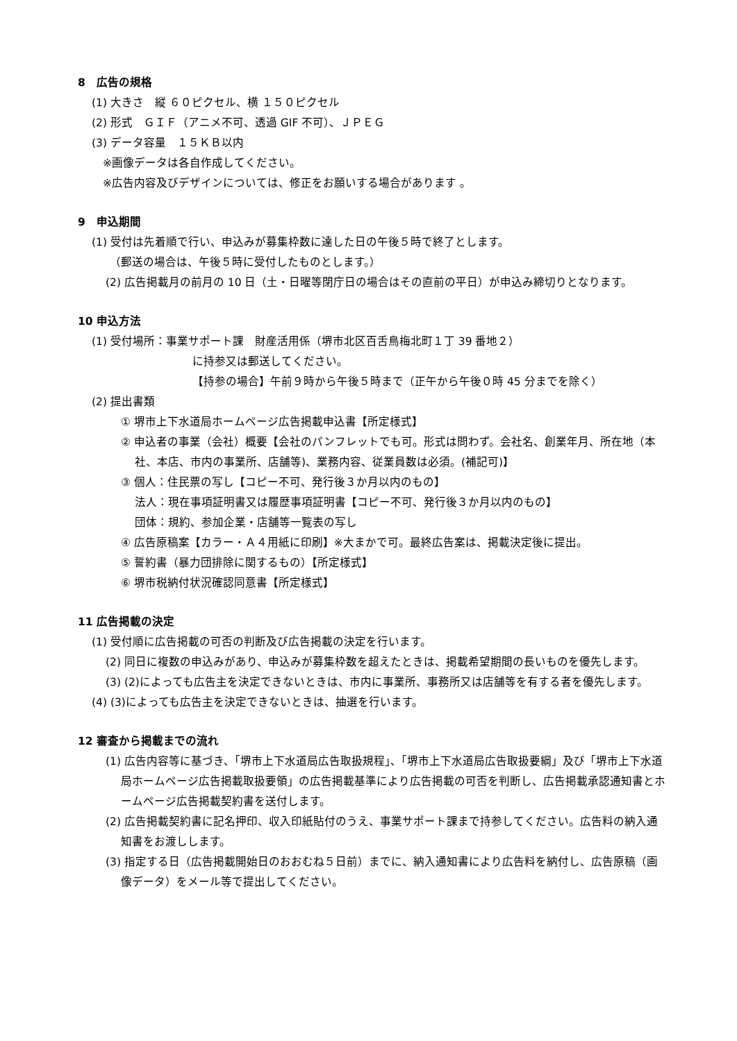8　広告の規格
(1) 大きさ　縦 ６０ピクセル、横 １５０ピクセル
(2) 形式　ＧＩＦ（アニメ不可、透過 GIF 不可）、ＪＰＥＧ
(3) データ容量　１５ＫＢ以内
※画像データは各自作成してください。
※広告内容及びデザインについては、修正をお願いする場合があります 。
9　申込期間
(1) 受付は先着順で行い、申込みが募集枠数に達した日の午後５時で終了とします。
（郵送の場合は、午後５時に受付したものとします。）
(2) 広告掲載月の前月の 10 日（土・日曜等閉庁日の場合はその直前の平日）が申込み締切りとなります。
10 申込方法
(1) 受付場所：事業サポート課　財産活用係（堺市北区百舌鳥梅北町１丁 39 番地２）
に持参又は郵送してください。
【持参の場合】午前９時から午後５時まで（正午から午後０時 45 分までを除く）
(2) 提出書類
① 堺市上下水道局ホームページ広告掲載申込書【所定様式】
② 申込者の事業（会社）概要【会社のパンフレットでも可。形式は問わず。会社名、創業年月、所在地（本社、本店、市内の事業所、店舗等)、業務内容、従業員数は必須。(補記可)】
③ 個人：住民票の写し【コピー不可、発行後３か月以内のもの】
法人：現在事項証明書又は履歴事項証明書【コピー不可、発行後３か月以内のもの】
団体：規約、参加企業・店舗等一覧表の写し
④ 広告原稿案【カラー・Ａ４用紙に印刷】※大まかで可。最終広告案は、掲載決定後に提出。
⑤ 誓約書（暴力団排除に関するもの）【所定様式】
⑥ 堺市税納付状況確認同意書【所定様式】
11 広告掲載の決定
(1) 受付順に広告掲載の可否の判断及び広告掲載の決定を行います。
(2) 同日に複数の申込みがあり、申込みが募集枠数を超えたときは、掲載希望期間の長いものを優先します。
(3) (2)によっても広告主を決定できないときは、市内に事業所、事務所又は店舗等を有する者を優先します。
(4) (3)によっても広告主を決定できないときは、抽選を行います。
12 審査から掲載までの流れ
(1) 広告内容等に基づき、「堺市上下水道局広告取扱規程」、「堺市上下水道局広告取扱要綱」及び「堺市上下水道局ホームページ広告掲載取扱要領」の広告掲載基準により広告掲載の可否を判断し、広告掲載承認通知書とホームページ広告掲載契約書を送付します。
(2) 広告掲載契約書に記名押印、収入印紙貼付のうえ、事業サポート課まで持参してください。広告料の納入通知書をお渡しします。
(3) 指定する日（広告掲載開始日のおおむね５日前）までに、納入通知書により広告料を納付し、広告原稿（画像データ）をメール等で提出してください。